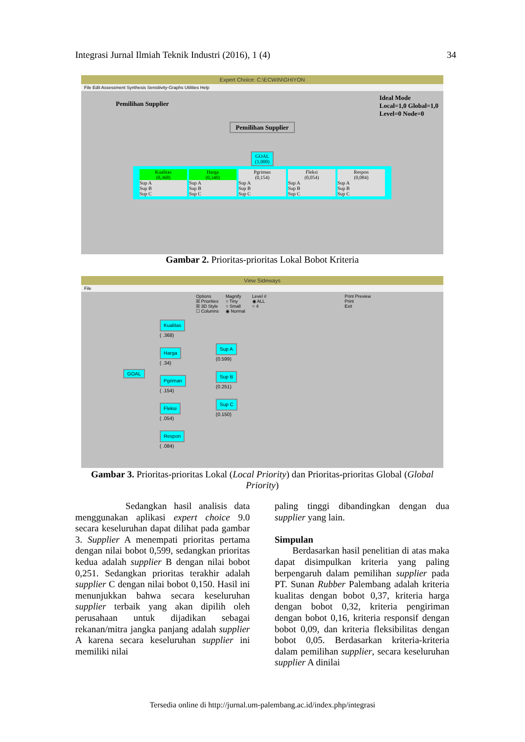Integrasi Jurnal Ilmiah Teknik Industri (2016), 1 (4) 34
Expert Choice: C:\ECWIN\GHIYON
File Edit Assessment Synthesis Sensitivity-Graphs Utilities Help
Pemilihan Supplier Ideal Mode
Local=1,0 Global=1,0
Level=0 Node=0
Pemilihan Supplier
GOAL
(1,000)
Kualitas
(0,368)
Sup A
Sup B
Sup C
Harga
(0,340)
Sup A
Sup B
Sup C
Pgriman
(0,154)
Sup A
Sup B
Sup C
Fleksi
(0,054)
Sup A
Sup B
Sup C
Respon
(0,084)
Sup A
Sup B
Sup C
Gambar 2. Prioritas-prioritas Lokal Bobot Kriteria
View Sideways
File
Options
☒ Priorities
☒ 3D Style
☐ Columns Magnify
○ Tiny
○ Small
◉ Normal Level #
◉ ALL
○ 4 Print Preview
Print
Exit
GOAL
Kualitas
( .368)
Harga
( .34)
Pgriman
( .154)
Fleksi
( .054)
Respon
( .084)
Sup A
(0.599)
Sup B
(0.251)
Sup C
(0.150)
Gambar 3. Prioritas-prioritas Lokal (Local Priority) dan Prioritas-prioritas Global (Global Priority)
Sedangkan hasil analisis data menggunakan aplikasi expert choice 9.0 secara keseluruhan dapat dilihat pada gambar 3. Supplier A menempati prioritas pertama dengan nilai bobot 0,599, sedangkan prioritas kedua adalah supplier B dengan nilai bobot 0,251. Sedangkan prioritas terakhir adalah supplier C dengan nilai bobot 0,150. Hasil ini menunjukkan bahwa secara keseluruhan supplier terbaik yang akan dipilih oleh perusahaan untuk dijadikan sebagai rekanan/mitra jangka panjang adalah supplier A karena secara keseluruhan supplier ini memiliki nilai
paling tinggi dibandingkan dengan dua supplier yang lain.
Simpulan
Berdasarkan hasil penelitian di atas maka dapat disimpulkan kriteria yang paling berpengaruh dalam pemilihan supplier pada PT. Sunan Rubber Palembang adalah kriteria kualitas dengan bobot 0,37, kriteria harga dengan bobot 0,32, kriteria pengiriman dengan bobot 0,16, kriteria responsif dengan bobot 0,09, dan kriteria fleksibilitas dengan bobot 0,05. Berdasarkan kriteria-kriteria dalam pemilihan supplier, secara keseluruhan supplier A dinilai
Tersedia online di http://jurnal.um-palembang.ac.id/index.php/integrasi